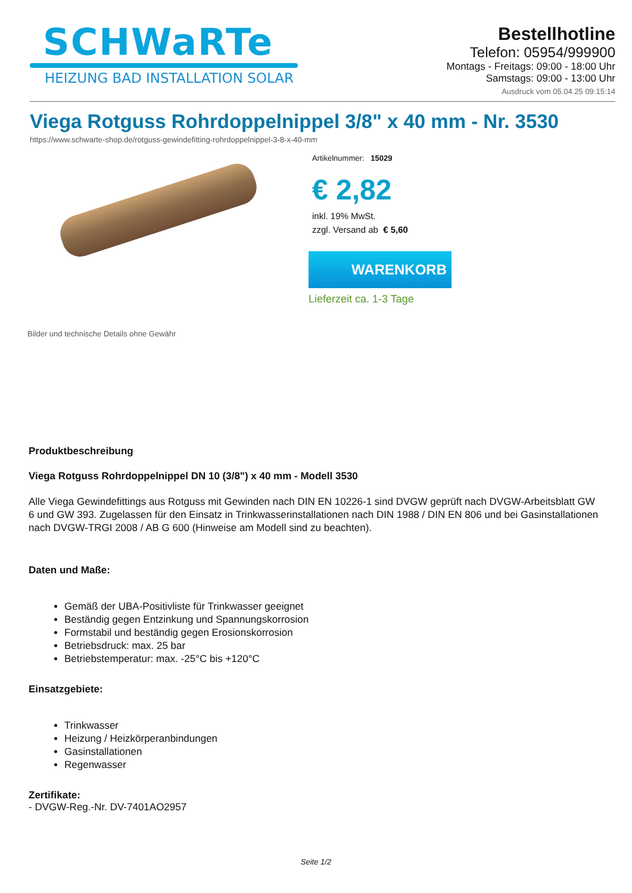SCHWaRTe
HEIZUNG BAD INSTALLATION SOLAR
Bestellhotline
Telefon: 05954/999900
Montags - Freitags: 09:00 - 18:00 Uhr
Samstags: 09:00 - 13:00 Uhr
Ausdruck vom 05.04.25 09:15:14
Viega Rotguss Rohrdoppelnippel 3/8" x 40 mm - Nr. 3530
https://www.schwarte-shop.de/rotguss-gewindefitting-rohrdoppelnippel-3-8-x-40-mm
Bilder und technische Details ohne Gewähr Artikelnummer: 15029
€ 2,82
inkl. 19% MwSt.
zzgl. Versand ab € 5,60
WARENKORB
Lieferzeit ca. 1-3 Tage
Produktbeschreibung
Viega Rotguss Rohrdoppelnippel DN 10 (3/8") x 40 mm - Modell 3530
Alle Viega Gewindefittings aus Rotguss mit Gewinden nach DIN EN 10226-1 sind DVGW geprüft nach DVGW-Arbeitsblatt GW 6 und GW 393. Zugelassen für den Einsatz in Trinkwasserinstallationen nach DIN 1988 / DIN EN 806 und bei Gasinstallationen nach DVGW-TRGI 2008 / AB G 600 (Hinweise am Modell sind zu beachten).
Daten und Maße:
Gemäß der UBA-Positivliste für Trinkwasser geeignet
Beständig gegen Entzinkung und Spannungskorrosion
Formstabil und beständig gegen Erosionskorrosion
Betriebsdruck: max. 25 bar
Betriebstemperatur: max. -25°C bis +120°C
Einsatzgebiete:
Trinkwasser
Heizung / Heizkörperanbindungen
Gasinstallationen
Regenwasser
Zertifikate:
- DVGW-Reg.-Nr. DV-7401AO2957
Seite 1/2